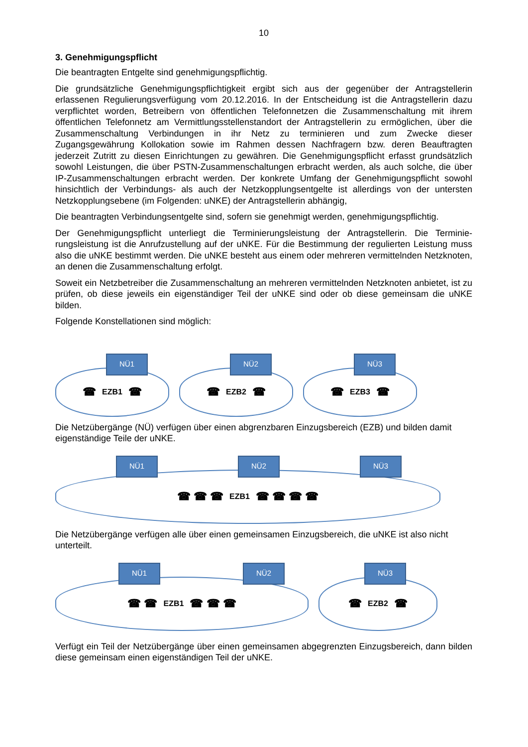10
3. Genehmigungspflicht
Die beantragten Entgelte sind genehmigungspflichtig.
Die grundsätzliche Genehmigungspflichtigkeit ergibt sich aus der gegenüber der Antragstellerin erlassenen Regulierungsverfügung vom 20.12.2016. In der Entscheidung ist die Antragstellerin dazu verpflichtet worden, Betreibern von öffentlichen Telefonnetzen die Zusammenschaltung mit ihrem öffentlichen Telefonnetz am Vermittlungsstellenstandort der Antragstellerin zu ermögli­chen, über die Zusammenschaltung Verbindungen in ihr Netz zu terminieren und zum Zwecke dieser Zugangsgewährung Kollokation sowie im Rahmen dessen Nachfragern bzw. deren Be­auftragten jederzeit Zutritt zu diesen Einrichtungen zu gewähren. Die Genehmigungspflicht er­fasst grundsätzlich sowohl Leistungen, die über PSTN-Zusammenschaltungen erbracht werden, als auch solche, die über IP-Zusammenschaltungen erbracht werden. Der konkrete Umfang der Genehmigungspflicht sowohl hinsichtlich der Verbindungs- als auch der Netzkopplungsentgelte ist allerdings von der untersten Netzkopplungsebene (im Folgenden: uNKE) der Antragstellerin abhängig,
Die beantragten Verbindungsentgelte sind, sofern sie genehmigt werden, genehmigungspflich­tig.
Der Genehmigungspflicht unterliegt die Terminierungsleistung der Antragstellerin. Die Terminie­rungsleistung ist die Anrufzustellung auf der uNKE. Für die Bestimmung der regulierten Leistung muss also die uNKE bestimmt werden. Die uNKE besteht aus einem oder mehreren vermitteln­den Netzknoten, an denen die Zusammenschaltung erfolgt.
Soweit ein Netzbetreiber die Zusammenschaltung an mehreren vermittelnden Netzknoten anbie­tet, ist zu prüfen, ob diese jeweils ein eigenständiger Teil der uNKE sind oder ob diese gemein­sam die uNKE bilden.
Folgende Konstellationen sind möglich:
NÜ1
☎ EZB1 ☎
NÜ2
☎ EZB2 ☎
NÜ3
☎ EZB3 ☎
Die Netzübergänge (NÜ) verfügen über einen abgrenzbaren Einzugsbereich (EZB) und bilden damit eigenständige Teile der uNKE.
NÜ1 NÜ2 NÜ3
☎ ☎ ☎ EZB1 ☎ ☎ ☎ ☎
Die Netzübergänge verfügen alle über einen gemeinsamen Einzugsbereich, die uNKE ist also nicht unterteilt.
NÜ1 NÜ2
☎ ☎ EZB1 ☎ ☎ ☎
NÜ3
☎ EZB2 ☎
Verfügt ein Teil der Netzübergänge über einen gemeinsamen abgegrenzten Einzugsbereich, dann bilden diese gemeinsam einen eigenständigen Teil der uNKE.